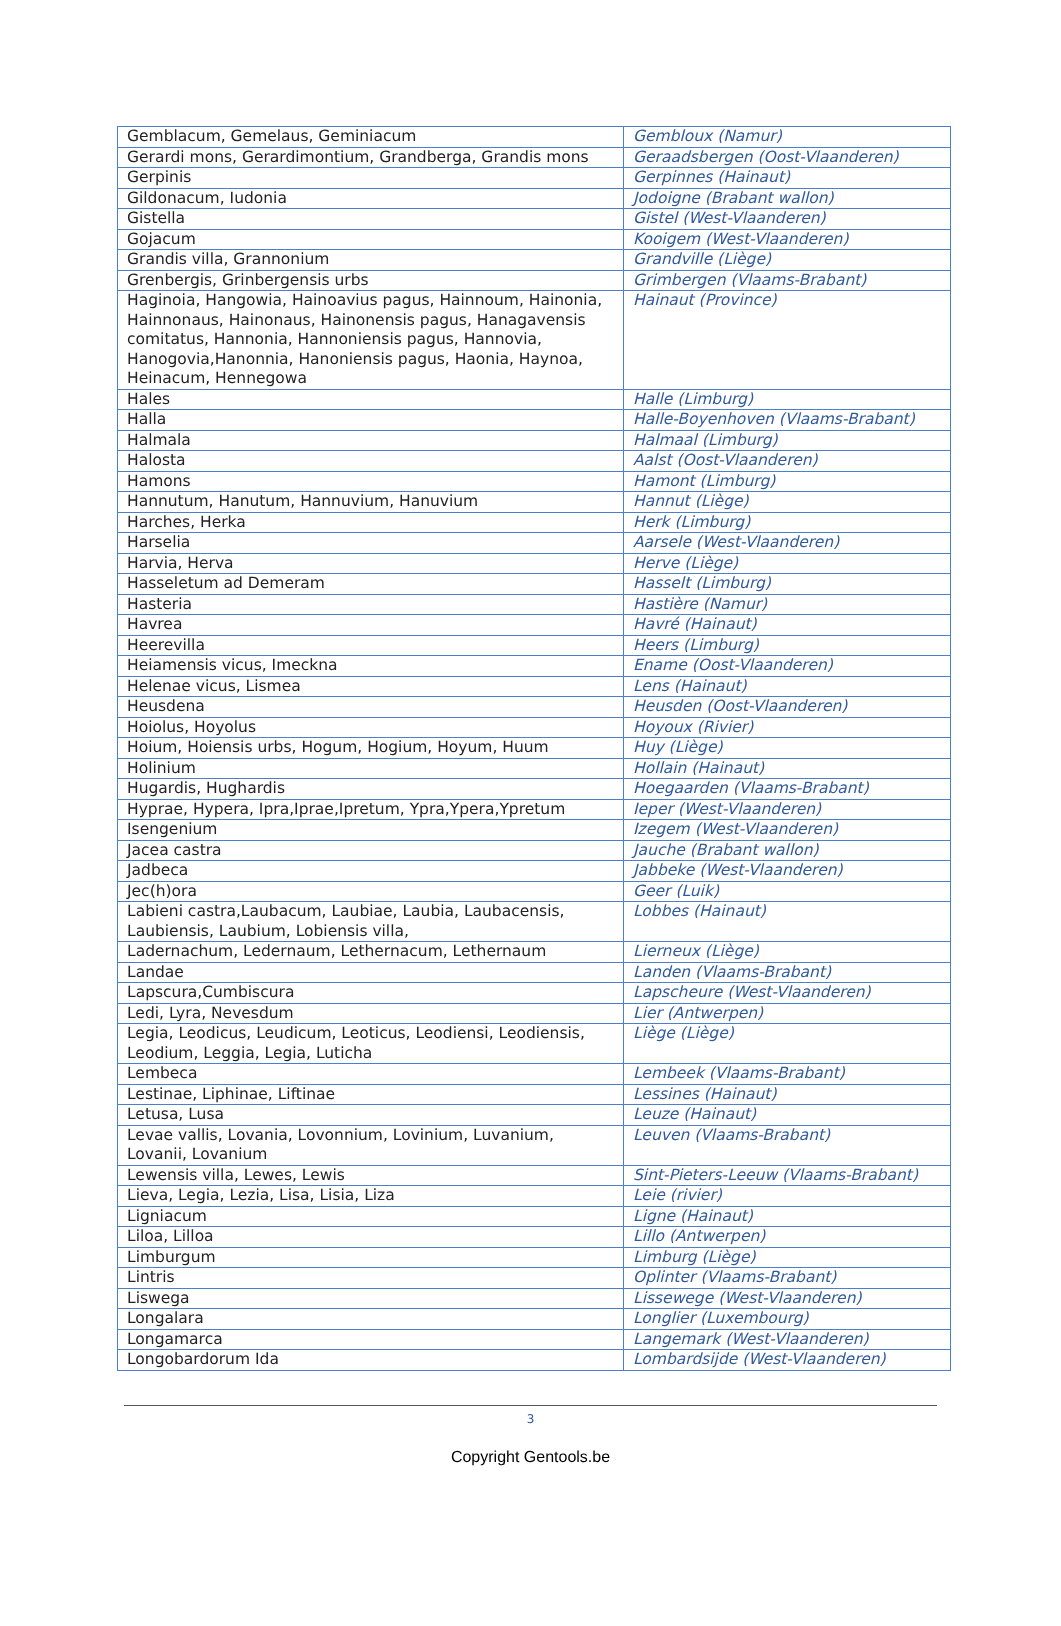| Gemblacum, Gemelaus, Geminiacum | Gembloux (Namur) |
| Gerardi mons, Gerardimontium, Grandberga, Grandis mons | Geraadsbergen (Oost-Vlaanderen) |
| Gerpinis | Gerpinnes (Hainaut) |
| Gildonacum, Iudonia | Jodoigne (Brabant wallon) |
| Gistella | Gistel (West-Vlaanderen) |
| Gojacum | Kooigem (West-Vlaanderen) |
| Grandis villa, Grannonium | Grandville (Liège) |
| Grenbergis, Grinbergensis urbs | Grimbergen (Vlaams-Brabant) |
| Haginoia, Hangowia, Hainoavius pagus, Hainnoum, Hainonia, Hainnonaus, Hainonaus, Hainonensis pagus, Hanagavensis comitatus, Hannonia, Hannoniensis pagus, Hannovia, Hanogovia,Hanonnia, Hanoniensis pagus, Haonia, Haynoa, Heinacum, Hennegowa | Hainaut (Province) |
| Hales | Halle (Limburg) |
| Halla | Halle-Boyenhoven (Vlaams-Brabant) |
| Halmala | Halmaal (Limburg) |
| Halosta | Aalst (Oost-Vlaanderen) |
| Hamons | Hamont (Limburg) |
| Hannutum, Hanutum, Hannuvium, Hanuvium | Hannut (Liège) |
| Harches, Herka | Herk (Limburg) |
| Harselia | Aarsele (West-Vlaanderen) |
| Harvia, Herva | Herve (Liège) |
| Hasseletum ad Demeram | Hasselt (Limburg) |
| Hasteria | Hastière (Namur) |
| Havrea | Havré (Hainaut) |
| Heerevilla | Heers (Limburg) |
| Heiamensis vicus, Imeckna | Ename (Oost-Vlaanderen) |
| Helenae vicus, Lismea | Lens (Hainaut) |
| Heusdena | Heusden (Oost-Vlaanderen) |
| Hoiolus, Hoyolus | Hoyoux (Rivier) |
| Hoium, Hoiensis urbs, Hogum, Hogium, Hoyum, Huum | Huy (Liège) |
| Holinium | Hollain (Hainaut) |
| Hugardis, Hughardis | Hoegaarden (Vlaams-Brabant) |
| Hyprae, Hypera, Ipra,Iprae,Ipretum, Ypra,Ypera,Ypretum | Ieper (West-Vlaanderen) |
| Isengenium | Izegem (West-Vlaanderen) |
| Jacea castra | Jauche (Brabant wallon) |
| Jadbeca | Jabbeke (West-Vlaanderen) |
| Jec(h)ora | Geer (Luik) |
| Labieni castra,Laubacum, Laubiae, Laubia, Laubacensis, Laubiensis, Laubium, Lobiensis villa, | Lobbes (Hainaut) |
| Ladernachum, Ledernaum, Lethernacum, Lethernaum | Lierneux (Liège) |
| Landae | Landen (Vlaams-Brabant) |
| Lapscura,Cumbiscura | Lapscheure (West-Vlaanderen) |
| Ledi, Lyra, Nevesdum | Lier (Antwerpen) |
| Legia, Leodicus, Leudicum, Leoticus, Leodiensi, Leodiensis, Leodium, Leggia, Legia, Luticha | Liège (Liège) |
| Lembeca | Lembeek (Vlaams-Brabant) |
| Lestinae, Liphinae, Liftinae | Lessines (Hainaut) |
| Letusa, Lusa | Leuze (Hainaut) |
| Levae vallis, Lovania, Lovonnium, Lovinium, Luvanium, Lovanii, Lovanium | Leuven (Vlaams-Brabant) |
| Lewensis villa, Lewes, Lewis | Sint-Pieters-Leeuw (Vlaams-Brabant) |
| Lieva, Legia, Lezia, Lisa, Lisia, Liza | Leie (rivier) |
| Ligniacum | Ligne (Hainaut) |
| Liloa, Lilloa | Lillo (Antwerpen) |
| Limburgum | Limburg (Liège) |
| Lintris | Oplinter (Vlaams-Brabant) |
| Liswega | Lissewege (West-Vlaanderen) |
| Longalara | Longlier (Luxembourg) |
| Longamarca | Langemark (West-Vlaanderen) |
| Longobardorum Ida | Lombardsijde (West-Vlaanderen) |
3
Copyright Gentools.be